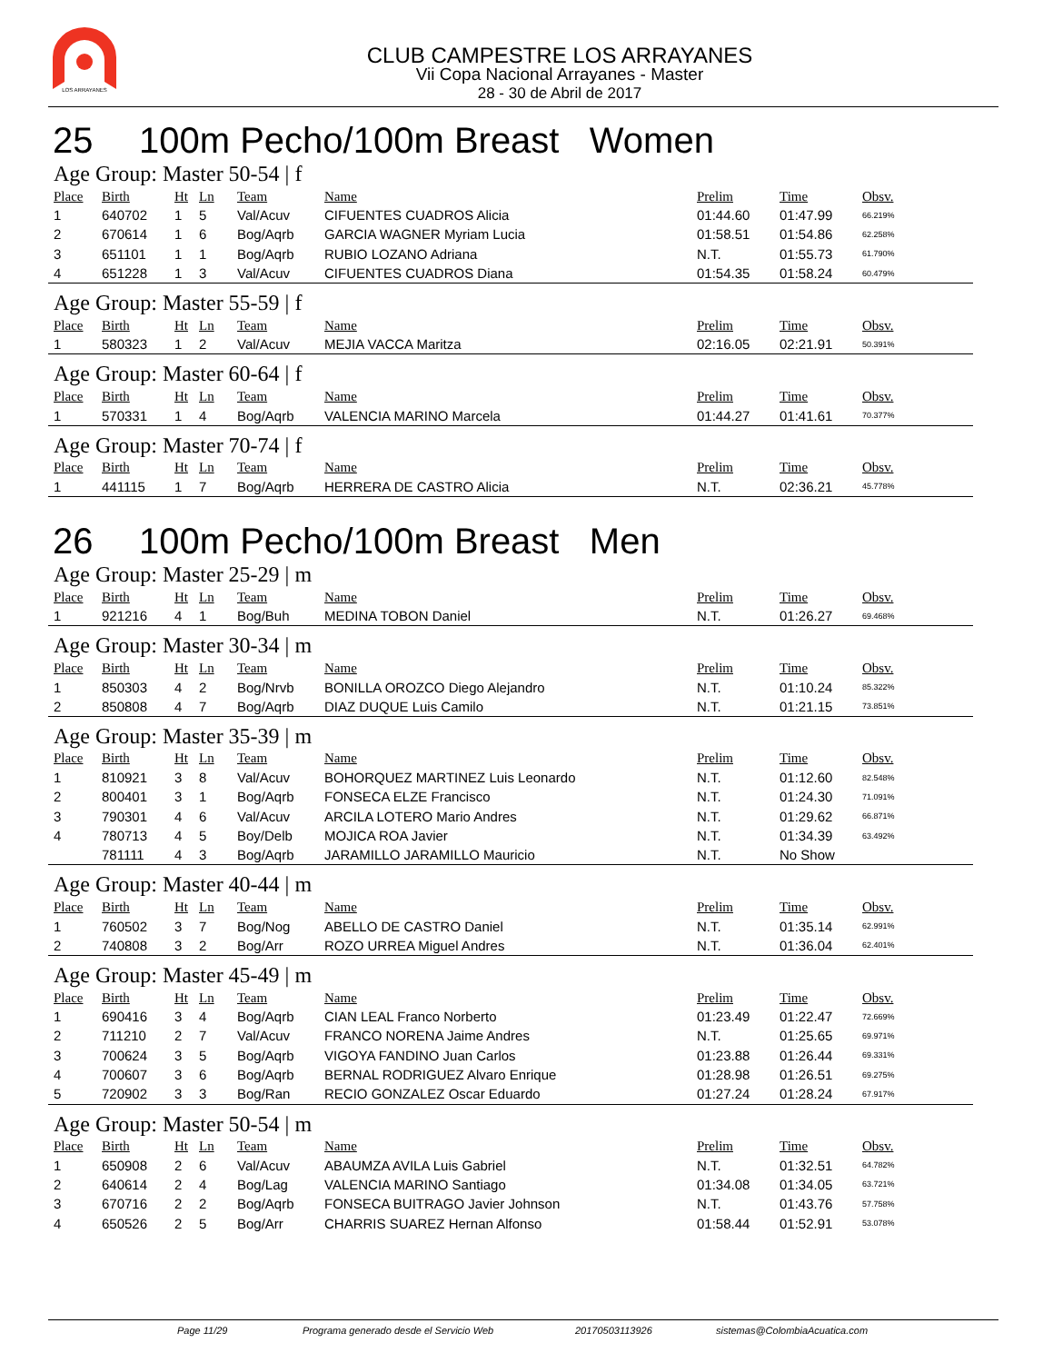LOS ARRAYANES
CLUB CAMPESTRE LOS ARRAYANES
Vii Copa Nacional Arrayanes - Master
28 - 30 de Abril de 2017
25 100m Pecho/100m Breast Women
Age Group: Master 50-54 | f
| Place | Birth | Ht | Ln | Team | Name | Prelim | Time | Obsv. |
| --- | --- | --- | --- | --- | --- | --- | --- | --- |
| 1 | 640702 | 1 | 5 | Val/Acuv | CIFUENTES CUADROS Alicia | 01:44.60 | 01:47.99 | 66.219% |
| 2 | 670614 | 1 | 6 | Bog/Aqrb | GARCIA WAGNER Myriam Lucia | 01:58.51 | 01:54.86 | 62.258% |
| 3 | 651101 | 1 | 1 | Bog/Aqrb | RUBIO LOZANO Adriana | N.T. | 01:55.73 | 61.790% |
| 4 | 651228 | 1 | 3 | Val/Acuv | CIFUENTES CUADROS Diana | 01:54.35 | 01:58.24 | 60.479% |
Age Group: Master 55-59 | f
| Place | Birth | Ht | Ln | Team | Name | Prelim | Time | Obsv. |
| --- | --- | --- | --- | --- | --- | --- | --- | --- |
| 1 | 580323 | 1 | 2 | Val/Acuv | MEJIA VACCA Maritza | 02:16.05 | 02:21.91 | 50.391% |
Age Group: Master 60-64 | f
| Place | Birth | Ht | Ln | Team | Name | Prelim | Time | Obsv. |
| --- | --- | --- | --- | --- | --- | --- | --- | --- |
| 1 | 570331 | 1 | 4 | Bog/Aqrb | VALENCIA MARINO Marcela | 01:44.27 | 01:41.61 | 70.377% |
Age Group: Master 70-74 | f
| Place | Birth | Ht | Ln | Team | Name | Prelim | Time | Obsv. |
| --- | --- | --- | --- | --- | --- | --- | --- | --- |
| 1 | 441115 | 1 | 7 | Bog/Aqrb | HERRERA DE CASTRO Alicia | N.T. | 02:36.21 | 45.778% |
26 100m Pecho/100m Breast Men
Age Group: Master 25-29 | m
| Place | Birth | Ht | Ln | Team | Name | Prelim | Time | Obsv. |
| --- | --- | --- | --- | --- | --- | --- | --- | --- |
| 1 | 921216 | 4 | 1 | Bog/Buh | MEDINA TOBON Daniel | N.T. | 01:26.27 | 69.468% |
Age Group: Master 30-34 | m
| Place | Birth | Ht | Ln | Team | Name | Prelim | Time | Obsv. |
| --- | --- | --- | --- | --- | --- | --- | --- | --- |
| 1 | 850303 | 4 | 2 | Bog/Nrvb | BONILLA OROZCO Diego Alejandro | N.T. | 01:10.24 | 85.322% |
| 2 | 850808 | 4 | 7 | Bog/Aqrb | DIAZ DUQUE Luis Camilo | N.T. | 01:21.15 | 73.851% |
Age Group: Master 35-39 | m
| Place | Birth | Ht | Ln | Team | Name | Prelim | Time | Obsv. |
| --- | --- | --- | --- | --- | --- | --- | --- | --- |
| 1 | 810921 | 3 | 8 | Val/Acuv | BOHORQUEZ MARTINEZ Luis Leonardo | N.T. | 01:12.60 | 82.548% |
| 2 | 800401 | 3 | 1 | Bog/Aqrb | FONSECA ELZE Francisco | N.T. | 01:24.30 | 71.091% |
| 3 | 790301 | 4 | 6 | Val/Acuv | ARCILA LOTERO Mario Andres | N.T. | 01:29.62 | 66.871% |
| 4 | 780713 | 4 | 5 | Boy/Delb | MOJICA ROA Javier | N.T. | 01:34.39 | 63.492% |
| | 781111 | 4 | 3 | Bog/Aqrb | JARAMILLO JARAMILLO Mauricio | N.T. | No Show | |
Age Group: Master 40-44 | m
| Place | Birth | Ht | Ln | Team | Name | Prelim | Time | Obsv. |
| --- | --- | --- | --- | --- | --- | --- | --- | --- |
| 1 | 760502 | 3 | 7 | Bog/Nog | ABELLO DE CASTRO Daniel | N.T. | 01:35.14 | 62.991% |
| 2 | 740808 | 3 | 2 | Bog/Arr | ROZO URREA Miguel Andres | N.T. | 01:36.04 | 62.401% |
Age Group: Master 45-49 | m
| Place | Birth | Ht | Ln | Team | Name | Prelim | Time | Obsv. |
| --- | --- | --- | --- | --- | --- | --- | --- | --- |
| 1 | 690416 | 3 | 4 | Bog/Aqrb | CIAN LEAL Franco Norberto | 01:23.49 | 01:22.47 | 72.669% |
| 2 | 711210 | 2 | 7 | Val/Acuv | FRANCO NORENA Jaime Andres | N.T. | 01:25.65 | 69.971% |
| 3 | 700624 | 3 | 5 | Bog/Aqrb | VIGOYA FANDINO Juan Carlos | 01:23.88 | 01:26.44 | 69.331% |
| 4 | 700607 | 3 | 6 | Bog/Aqrb | BERNAL RODRIGUEZ Alvaro Enrique | 01:28.98 | 01:26.51 | 69.275% |
| 5 | 720902 | 3 | 3 | Bog/Ran | RECIO GONZALEZ Oscar Eduardo | 01:27.24 | 01:28.24 | 67.917% |
Age Group: Master 50-54 | m
| Place | Birth | Ht | Ln | Team | Name | Prelim | Time | Obsv. |
| --- | --- | --- | --- | --- | --- | --- | --- | --- |
| 1 | 650908 | 2 | 6 | Val/Acuv | ABAUMZA AVILA Luis Gabriel | N.T. | 01:32.51 | 64.782% |
| 2 | 640614 | 2 | 4 | Bog/Lag | VALENCIA MARINO Santiago | 01:34.08 | 01:34.05 | 63.721% |
| 3 | 670716 | 2 | 2 | Bog/Aqrb | FONSECA BUITRAGO Javier Johnson | N.T. | 01:43.76 | 57.758% |
| 4 | 650526 | 2 | 5 | Bog/Arr | CHARRIS SUAREZ Hernan Alfonso | 01:58.44 | 01:52.91 | 53.078% |
Page 11/29 Programa generado desde el Servicio Web 20170503113926 sistemas@ColombiaAcuatica.com